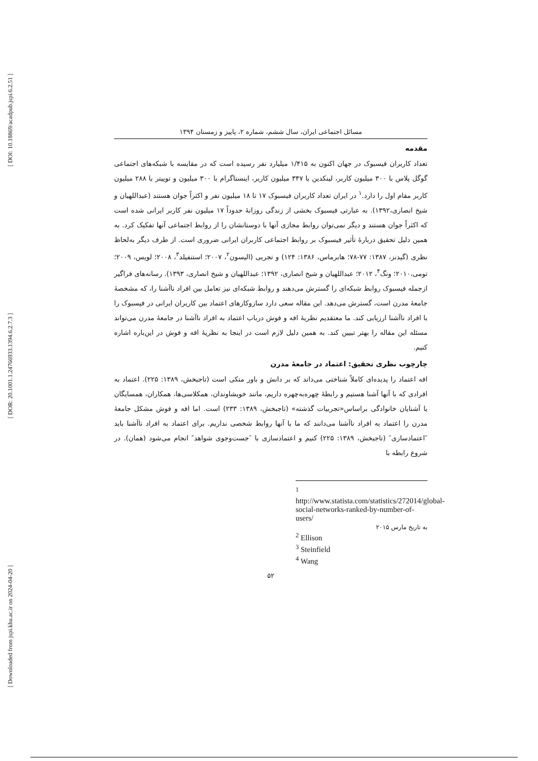[ DOI: 10.18869/acadpub.jspi.6.2.51 ]
[ DOR: 20.1001.1.24766933.1394.6.2.7.3 ]
[ Downloaded from jspi.khu.ac.ir on 2024-04-20 ]
مسائل اجتماعی ایران، سال ششم، شماره ۲، پاییز و زمستان ۱۳۹۴
مقدمه
تعداد کاربران فیسبوک در جهان اکنون به ۱/۴۱۵ میلیارد نفر رسیده است که در مقایسه با شبکه‌های اجتماعی گوگل پلاس با ۳۰۰ میلیون کاربر، لینکدین با ۳۴۷ میلیون کاربر، اینستاگرام با ۳۰۰ میلیون و توییتر با ۲۸۸ میلیون کاربر مقام اول را دارد.<sup>۱</sup> در ایران تعداد کاربران فیسبوک ۱۷ تا ۱۸ میلیون نفر و اکثراً جوان هستند (عبداللهیان و شیخ انصاری،۱۳۹۲). به عبارتی فیسبوک بخشی از زندگی روزانهٔ حدوداً ۱۷ میلیون نفر کاربر ایرانی شده است که اکثراً جوان هستند و دیگر نمی‌توان روابط مجازی آنها با دوستانشان را از روابط اجتماعی آنها تفکیک کرد. به همین دلیل تحقیق دربارهٔ تأثیر فیسبوک بر روابط اجتماعی کاربران ایرانی ضروری است. از طرف دیگر به‌لحاظ نظری (گیدنز، ۱۳۸۷: ۷۷-۷۸؛ هابرماس، ۱۳۸۶: ۱۲۴) و تجربی (الیسون<sup>۲</sup>، ۲۰۰۷؛ استنفیلد<sup>۳</sup>، ۲۰۰۸؛ لویس، ۲۰۰۹؛ تومی،۲۰۱۰؛ ونگ<sup>۴</sup>، ۲۰۱۲؛ عبداللهیان و شیخ انصاری، ۱۳۹۲؛ عبداللهیان و شیخ انصاری، ۱۳۹۳). رسانه‌های فراگیر ازجمله فیسبوک روابط شبکه‌ای را گسترش می‌دهند و روابط شبکه‌ای نیز تعامل بین افراد ناآشنا را، که مشخصهٔ جامعهٔ مدرن است، گسترش می‌دهد. این مقاله سعی دارد سازوکارهای اعتماد بین کاربران ایرانی در فیسبوک را با افراد ناآشنا ارزیابی کند. ما معتقدیم نظریهٔ افه و فوش درباب اعتماد به افراد ناآشنا در جامعهٔ مدرن می‌تواند مسئله این مقاله را بهتر تبیین کند. به همین دلیل لازم است در اینجا به نظریهٔ افه و فوش در این‌باره اشاره کنیم.
چارچوب نظری تحقیق: اعتماد در جامعهٔ مدرن
افه اعتماد را پدیده‌ای کاملاً شناختی می‌داند که بر دانش و باور متکی است (تاجبخش، ۱۳۸۹: ۲۲۵). اعتماد به افرادی که با آنها آشنا هستیم و رابطهٔ چهره‌به‌چهره داریم، مانند خویشاوندان، همکلاسی‌ها، همکاران، همسایگان یا آشنایان خانوادگی براساس«تجربیات گذشته» (تاجبخش، ۱۳۸۹: ۲۳۳) است. اما افه و فوش مشکل جامعهٔ مدرن را اعتماد به افراد ناآشنا می‌دانند که ما با آنها روابط شخصی نداریم. برای اعتماد به افراد ناآشنا باید ″اعتمادسازی″ (تاجبخش، ۱۳۸۹: ۲۲۵) کنیم و اعتمادسازی با ″جست‌وجوی شواهد″ انجام می‌شود (همان). در شروع رابطه با
<sup>1</sup> http://www.statista.com/statistics/272014/global-social-networks-ranked-by-number-of-users/
به تاریخ مارس ۲۰۱۵
<sup>2</sup> Ellison
<sup>3</sup> Steinfield
<sup>4</sup> Wang
۵۲